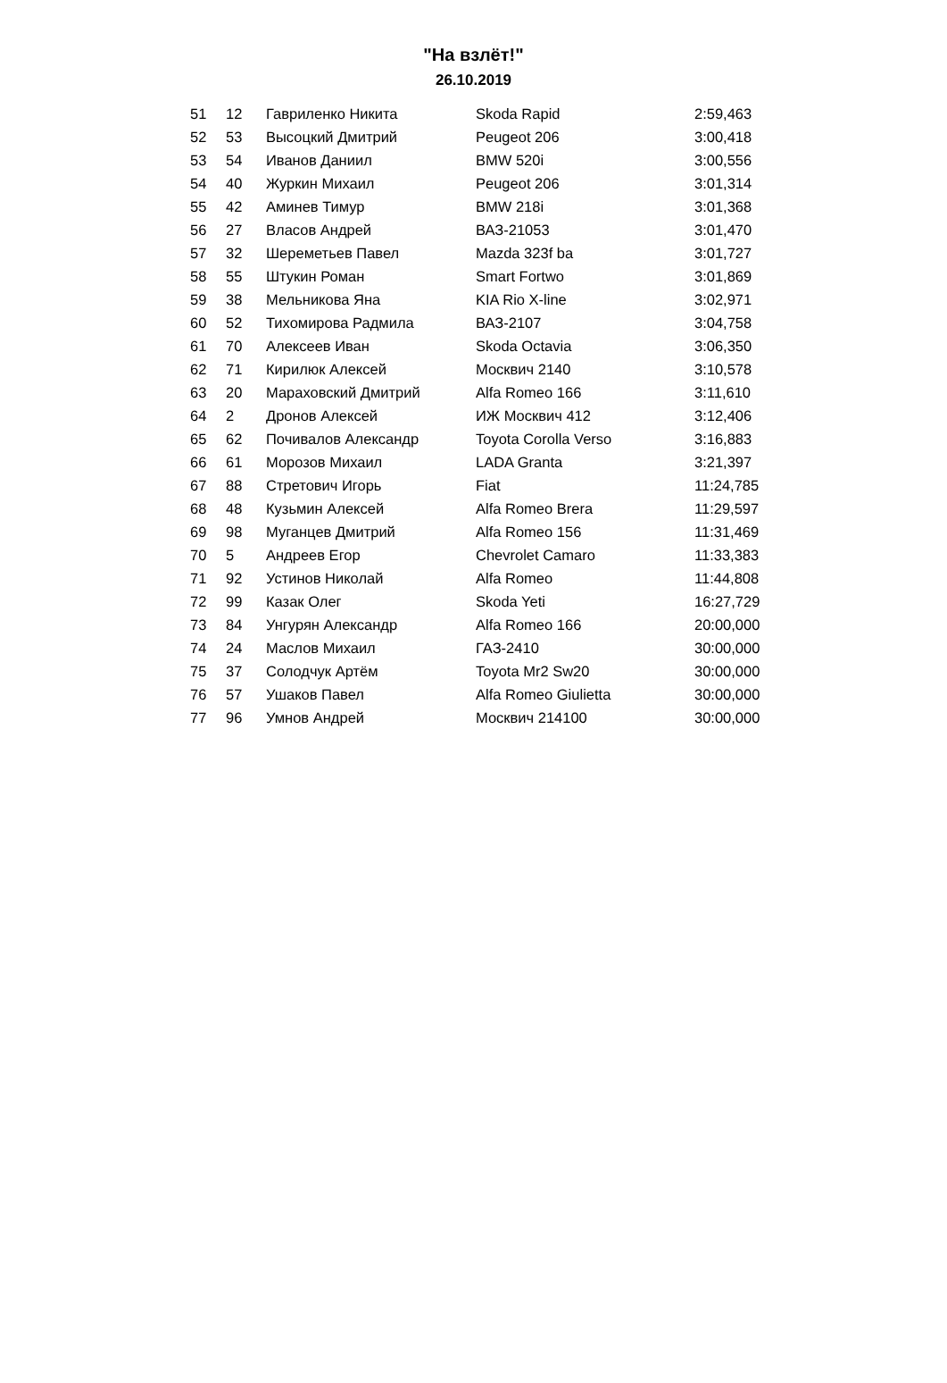"На взлёт!"
26.10.2019
| 51 | 12 | Гавриленко Никита | Skoda Rapid | 2:59,463 |
| 52 | 53 | Высоцкий Дмитрий | Peugeot 206 | 3:00,418 |
| 53 | 54 | Иванов Даниил | BMW 520i | 3:00,556 |
| 54 | 40 | Журкин Михаил | Peugeot 206 | 3:01,314 |
| 55 | 42 | Аминев Тимур | BMW 218i | 3:01,368 |
| 56 | 27 | Власов Андрей | ВАЗ-21053 | 3:01,470 |
| 57 | 32 | Шереметьев Павел | Mazda 323f ba | 3:01,727 |
| 58 | 55 | Штукин Роман | Smart Fortwo | 3:01,869 |
| 59 | 38 | Мельникова Яна | KIA Rio X-line | 3:02,971 |
| 60 | 52 | Тихомирова Радмила | ВАЗ-2107 | 3:04,758 |
| 61 | 70 | Алексеев Иван | Skoda Octavia | 3:06,350 |
| 62 | 71 | Кирилюк Алексей | Москвич 2140 | 3:10,578 |
| 63 | 20 | Мараховский Дмитрий | Alfa Romeo 166 | 3:11,610 |
| 64 | 2 | Дронов Алексей | ИЖ Москвич 412 | 3:12,406 |
| 65 | 62 | Почивалов Александр | Toyota Corolla Verso | 3:16,883 |
| 66 | 61 | Морозов Михаил | LADA Granta | 3:21,397 |
| 67 | 88 | Стретович Игорь | Fiat | 11:24,785 |
| 68 | 48 | Кузьмин Алексей | Alfa Romeo Brera | 11:29,597 |
| 69 | 98 | Муганцев Дмитрий | Alfa Romeo 156 | 11:31,469 |
| 70 | 5 | Андреев Егор | Chevrolet Camaro | 11:33,383 |
| 71 | 92 | Устинов Николай | Alfa Romeo | 11:44,808 |
| 72 | 99 | Казак Олег | Skoda Yeti | 16:27,729 |
| 73 | 84 | Унгурян Александр | Alfa Romeo 166 | 20:00,000 |
| 74 | 24 | Маслов Михаил | ГАЗ-2410 | 30:00,000 |
| 75 | 37 | Солодчук Артём | Toyota Mr2 Sw20 | 30:00,000 |
| 76 | 57 | Ушаков Павел | Alfa Romeo Giulietta | 30:00,000 |
| 77 | 96 | Умнов Андрей | Москвич 214100 | 30:00,000 |